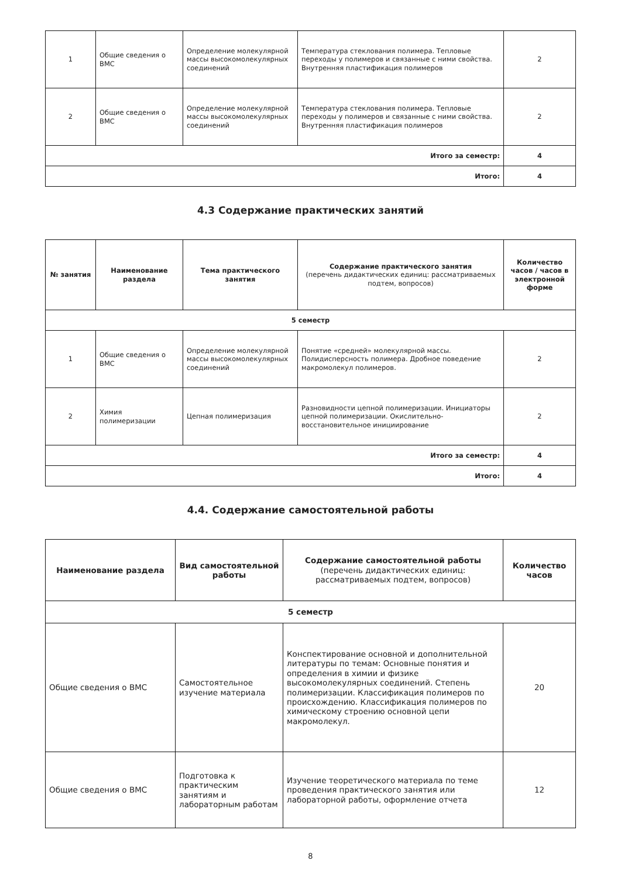| 1 | Общие сведения о ВМС | Определение молекулярной массы высокомолекулярных соединений | Температура стеклования полимера. Тепловые переходы у полимеров и связанные с ними свойства. Внутренняя пластификация полимеров | 2 |
| 2 | Общие сведения о ВМС | Определение молекулярной массы высокомолекулярных соединений | Температура стеклования полимера. Тепловые переходы у полимеров и связанные с ними свойства. Внутренняя пластификация полимеров | 2 |
| Итого за семестр: | | | | 4 |
| Итого: | | | | 4 |
4.3 Содержание практических занятий
| № занятия | Наименование раздела | Тема практического занятия | Содержание практического занятия (перечень дидактических единиц: рассматриваемых подтем, вопросов) | Количество часов / часов в электронной форме |
| --- | --- | --- | --- | --- |
| 5 семестр | | | | |
| 1 | Общие сведения о ВМС | Определение молекулярной массы высокомолекулярных соединений | Понятие «средней» молекулярной массы. Полидисперсность полимера. Дробное поведение макромолекул полимеров. | 2 |
| 2 | Химия полимеризации | Цепная полимеризация | Разновидности цепной полимеризации. Инициаторы цепной полимеризации. Окислительно-восстановительное инициирование | 2 |
| Итого за семестр: | | | | 4 |
| Итого: | | | | 4 |
4.4. Содержание самостоятельной работы
| Наименование раздела | Вид самостоятельной работы | Содержание самостоятельной работы (перечень дидактических единиц: рассматриваемых подтем, вопросов) | Количество часов |
| --- | --- | --- | --- |
| 5 семестр | | | |
| Общие сведения о ВМС | Самостоятельное изучение материала | Конспектирование основной и дополнительной литературы по темам: Основные понятия и определения в химии и физике высокомолекулярных соединений. Степень полимеризации. Классификация полимеров по происхождению. Классификация полимеров по химическому строению основной цепи макромолекул. | 20 |
| Общие сведения о ВМС | Подготовка к практическим занятиям и лабораторным работам | Изучение теоретического материала по теме проведения практического занятия или лабораторной работы, оформление отчета | 12 |
8